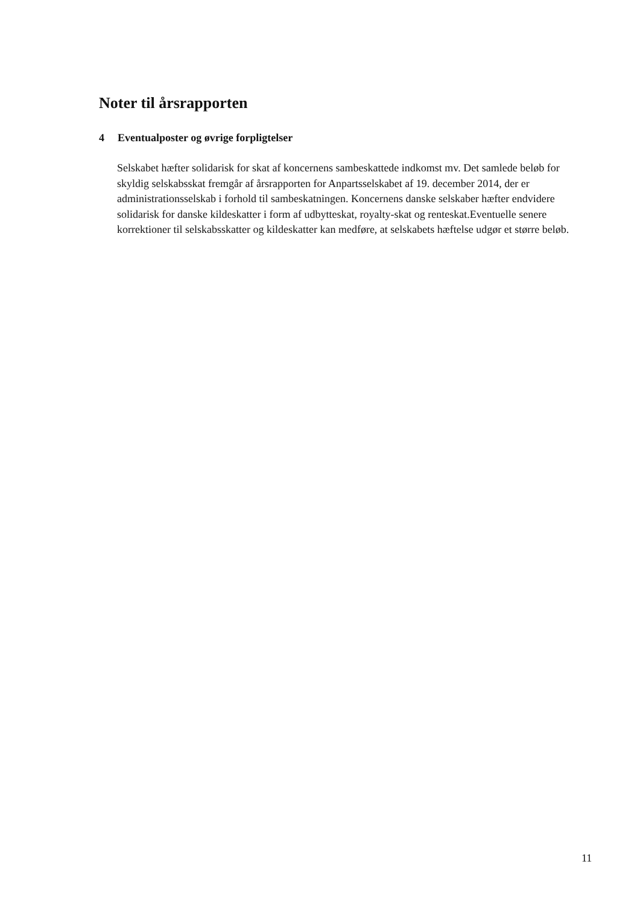Noter til årsrapporten
4 Eventualposter og øvrige forpligtelser
Selskabet hæfter solidarisk for skat af koncernens sambeskattede indkomst mv. Det samlede beløb for skyldig selskabsskat fremgår af årsrapporten for Anpartsselskabet af 19. december 2014, der er administrationsselskab i forhold til sambeskatningen. Koncernens danske selskaber hæfter endvidere solidarisk for danske kildeskatter i form af udbytteskat, royalty-skat og renteskat.Eventuelle senere korrektioner til selskabsskatter og kildeskatter kan medføre, at selskabets hæftelse udgør et større beløb.
11